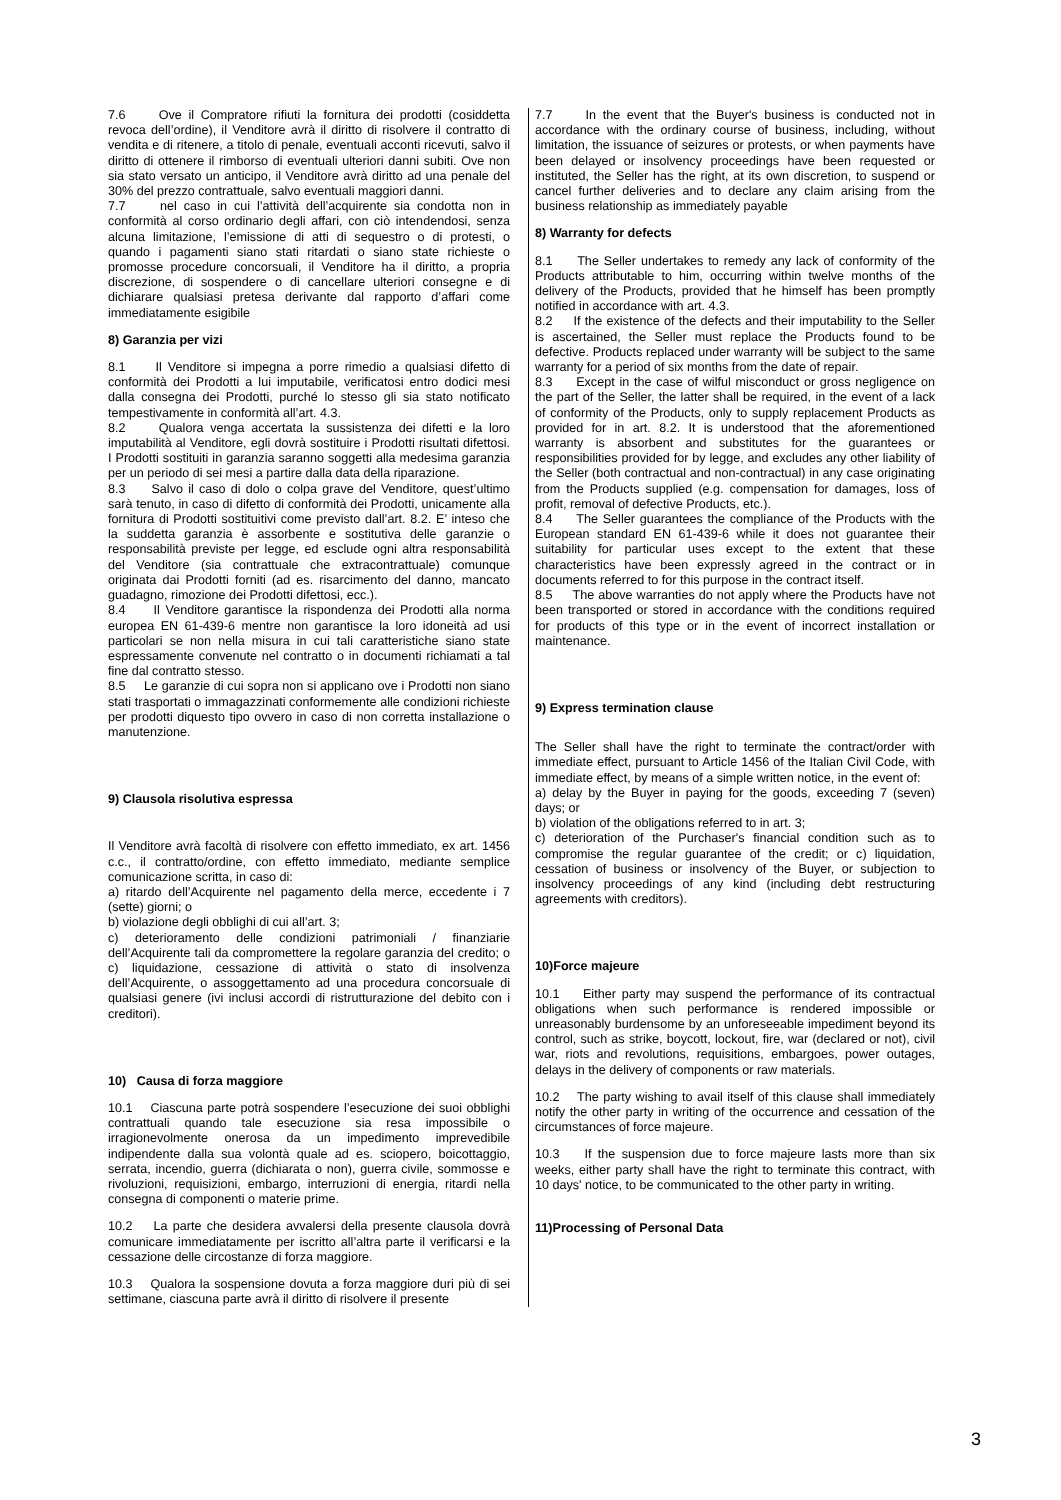7.6 Ove il Compratore rifiuti la fornitura dei prodotti (cosiddetta revoca dell’ordine), il Venditore avrà il diritto di risolvere il contratto di vendita e di ritenere, a titolo di penale, eventuali acconti ricevuti, salvo il diritto di ottenere il rimborso di eventuali ulteriori danni subiti. Ove non sia stato versato un anticipo, il Venditore avrà diritto ad una penale del 30% del prezzo contrattuale, salvo eventuali maggiori danni.
7.7 nel caso in cui l’attività dell’acquirente sia condotta non in conformità al corso ordinario degli affari, con ciò intendendosi, senza alcuna limitazione, l’emissione di atti di sequestro o di protesti, o quando i pagamenti siano stati ritardati o siano state richieste o promosse procedure concorsuali, il Venditore ha il diritto, a propria discrezione, di sospendere o di cancellare ulteriori consegne e di dichiarare qualsiasi pretesa derivante dal rapporto d’affari come immediatamente esigibile
8) Garanzia per vizi
8.1 Il Venditore si impegna a porre rimedio a qualsiasi difetto di conformità dei Prodotti a lui imputabile, verificatosi entro dodici mesi dalla consegna dei Prodotti, purché lo stesso gli sia stato notificato tempestivamente in conformità all’art. 4.3.
8.2 Qualora venga accertata la sussistenza dei difetti e la loro imputabilità al Venditore, egli dovrà sostituire i Prodotti risultati difettosi. I Prodotti sostituiti in garanzia saranno soggetti alla medesima garanzia per un periodo di sei mesi a partire dalla data della riparazione.
8.3 Salvo il caso di dolo o colpa grave del Venditore, quest’ultimo sarà tenuto, in caso di difetto di conformità dei Prodotti, unicamente alla fornitura di Prodotti sostituitivi come previsto dall’art. 8.2. E’ inteso che la suddetta garanzia è assorbente e sostitutiva delle garanzie o responsabilità previste per legge, ed esclude ogni altra responsabilità del Venditore (sia contrattuale che extracontrattuale) comunque originata dai Prodotti forniti (ad es. risarcimento del danno, mancato guadagno, rimozione dei Prodotti difettosi, ecc.).
8.4 Il Venditore garantisce la rispondenza dei Prodotti alla norma europea EN 61-439-6 mentre non garantisce la loro idoneità ad usi particolari se non nella misura in cui tali caratteristiche siano state espressamente convenute nel contratto o in documenti richiamati a tal fine dal contratto stesso.
8.5 Le garanzie di cui sopra non si applicano ove i Prodotti non siano stati trasportati o immagazzinati conformemente alle condizioni richieste per prodotti diquesto tipo ovvero in caso di non corretta installazione o manutenzione.
9) Clausola risolutiva espressa
Il Venditore avrà facoltà di risolvere con effetto immediato, ex art. 1456 c.c., il contratto/ordine, con effetto immediato, mediante semplice comunicazione scritta, in caso di:
a) ritardo dell’Acquirente nel pagamento della merce, eccedente i 7 (sette) giorni; o
b) violazione degli obblighi di cui all’art. 3;
c) deterioramento delle condizioni patrimoniali / finanziarie dell’Acquirente tali da compromettere la regolare garanzia del credito; o c) liquidazione, cessazione di attività o stato di insolvenza dell’Acquirente, o assoggettamento ad una procedura concorsuale di qualsiasi genere (ivi inclusi accordi di ristrutturazione del debito con i creditori).
10) Causa di forza maggiore
10.1 Ciascuna parte potrà sospendere l’esecuzione dei suoi obblighi contrattuali quando tale esecuzione sia resa impossibile o irragionevolmente onerosa da un impedimento imprevedibile indipendente dalla sua volontà quale ad es. sciopero, boicottaggio, serrata, incendio, guerra (dichiarata o non), guerra civile, sommosse e rivoluzioni, requisizioni, embargo, interruzioni di energia, ritardi nella consegna di componenti o materie prime.
10.2 La parte che desidera avvalersi della presente clausola dovrà comunicare immediatamente per iscritto all’altra parte il verificarsi e la cessazione delle circostanze di forza maggiore.
10.3 Qualora la sospensione dovuta a forza maggiore duri più di sei settimane, ciascuna parte avrà il diritto di risolvere il presente
7.7 In the event that the Buyer's business is conducted not in accordance with the ordinary course of business, including, without limitation, the issuance of seizures or protests, or when payments have been delayed or insolvency proceedings have been requested or instituted, the Seller has the right, at its own discretion, to suspend or cancel further deliveries and to declare any claim arising from the business relationship as immediately payable
8) Warranty for defects
8.1 The Seller undertakes to remedy any lack of conformity of the Products attributable to him, occurring within twelve months of the delivery of the Products, provided that he himself has been promptly notified in accordance with art. 4.3.
8.2 If the existence of the defects and their imputability to the Seller is ascertained, the Seller must replace the Products found to be defective. Products replaced under warranty will be subject to the same warranty for a period of six months from the date of repair.
8.3 Except in the case of wilful misconduct or gross negligence on the part of the Seller, the latter shall be required, in the event of a lack of conformity of the Products, only to supply replacement Products as provided for in art. 8.2. It is understood that the aforementioned warranty is absorbent and substitutes for the guarantees or responsibilities provided for by legge, and excludes any other liability of the Seller (both contractual and non-contractual) in any case originating from the Products supplied (e.g. compensation for damages, loss of profit, removal of defective Products, etc.).
8.4 The Seller guarantees the compliance of the Products with the European standard EN 61-439-6 while it does not guarantee their suitability for particular uses except to the extent that these characteristics have been expressly agreed in the contract or in documents referred to for this purpose in the contract itself.
8.5 The above warranties do not apply where the Products have not been transported or stored in accordance with the conditions required for products of this type or in the event of incorrect installation or maintenance.
9) Express termination clause
The Seller shall have the right to terminate the contract/order with immediate effect, pursuant to Article 1456 of the Italian Civil Code, with immediate effect, by means of a simple written notice, in the event of:
a) delay by the Buyer in paying for the goods, exceeding 7 (seven) days; or
b) violation of the obligations referred to in art. 3;
c) deterioration of the Purchaser's financial condition such as to compromise the regular guarantee of the credit; or c) liquidation, cessation of business or insolvency of the Buyer, or subjection to insolvency proceedings of any kind (including debt restructuring agreements with creditors).
10)Force majeure
10.1 Either party may suspend the performance of its contractual obligations when such performance is rendered impossible or unreasonably burdensome by an unforeseeable impediment beyond its control, such as strike, boycott, lockout, fire, war (declared or not), civil war, riots and revolutions, requisitions, embargoes, power outages, delays in the delivery of components or raw materials.
10.2 The party wishing to avail itself of this clause shall immediately notify the other party in writing of the occurrence and cessation of the circumstances of force majeure.
10.3 If the suspension due to force majeure lasts more than six weeks, either party shall have the right to terminate this contract, with 10 days' notice, to be communicated to the other party in writing.
11)Processing of Personal Data
3